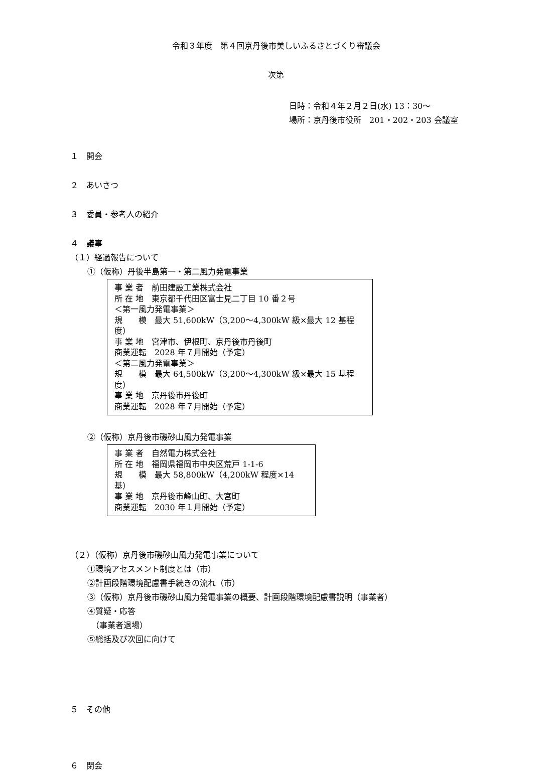令和３年度　第４回京丹後市美しいふるさとづくり審議会
次第
日時：令和４年２月２日(水) 13：30～
場所：京丹後市役所　201・202・203 会議室
１　開会
２　あいさつ
３　委員・参考人の紹介
４　議事
（１）経過報告について
①（仮称）丹後半島第一・第二風力発電事業
事 業 者　前田建設工業株式会社
所 在 地　東京都千代田区富士見二丁目 10 番２号
＜第一風力発電事業＞
規　　模　最大 51,600kW（3,200～4,300kW 級×最大 12 基程度）
事 業 地　宮津市、伊根町、京丹後市丹後町
商業運転　2028 年７月開始（予定）
＜第二風力発電事業＞
規　　模　最大 64,500kW（3,200～4,300kW 級×最大 15 基程度）
事 業 地　京丹後市丹後町
商業運転　2028 年７月開始（予定）
②（仮称）京丹後市磯砂山風力発電事業
事 業 者　自然電力株式会社
所 在 地　福岡県福岡市中央区荒戸 1-1-6
規　　模　最大 58,800kW（4,200kW 程度×14 基）
事 業 地　京丹後市峰山町、大宮町
商業運転　2030 年１月開始（予定）
（２）（仮称）京丹後市磯砂山風力発電事業について
①環境アセスメント制度とは（市）
②計画段階環境配慮書手続きの流れ（市）
③（仮称）京丹後市磯砂山風力発電事業の概要、計画段階環境配慮書説明（事業者）
④質疑・応答
　（事業者退場）
⑤総括及び次回に向けて
５　その他
６　閉会